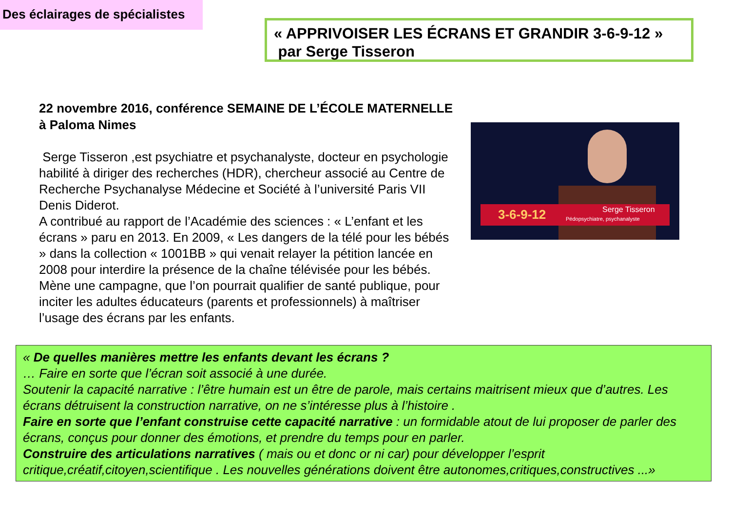Des éclairages de spécialistes
« APPRIVOISER LES ÉCRANS ET GRANDIR 3-6-9-12 »
par Serge Tisseron
22 novembre 2016, conférence SEMAINE DE L’ÉCOLE MATERNELLE à Paloma Nimes
Serge Tisseron ,est psychiatre et psychanalyste, docteur en psychologie habilité à diriger des recherches (HDR), chercheur associé au Centre de Recherche Psychanalyse Médecine et Société à l’université Paris VII Denis Diderot.
A contribué au rapport de l’Académie des sciences : « L’enfant et les écrans » paru en 2013. En 2009, « Les dangers de la télé pour les bébés » dans la collection « 1001BB » qui venait relayer la pétition lancée en 2008 pour interdire la présence de la chaîne télévisée pour les bébés. Mène une campagne, que l’on pourrait qualifier de santé publique, pour inciter les adultes éducateurs (parents et professionnels) à maîtriser l’usage des écrans par les enfants.
3-6-9-12 Serge Tisseron
Pédopsychiatre, psychanalyste
« De quelles manières mettre les enfants devant les écrans ?
… Faire en sorte que l’écran soit associé à une durée.
Soutenir la capacité narrative : l’être humain est un être de parole, mais certains maitrisent mieux que d’autres. Les écrans détruisent la construction narrative, on ne s’intéresse plus à l’histoire .
Faire en sorte que l’enfant construise cette capacité narrative : un formidable atout de lui proposer de parler des écrans, conçus pour donner des émotions, et prendre du temps pour en parler.
Construire des articulations narratives ( mais ou et donc or ni car) pour développer l’esprit critique,créatif,citoyen,scientifique . Les nouvelles générations doivent être autonomes,critiques,constructives ...»